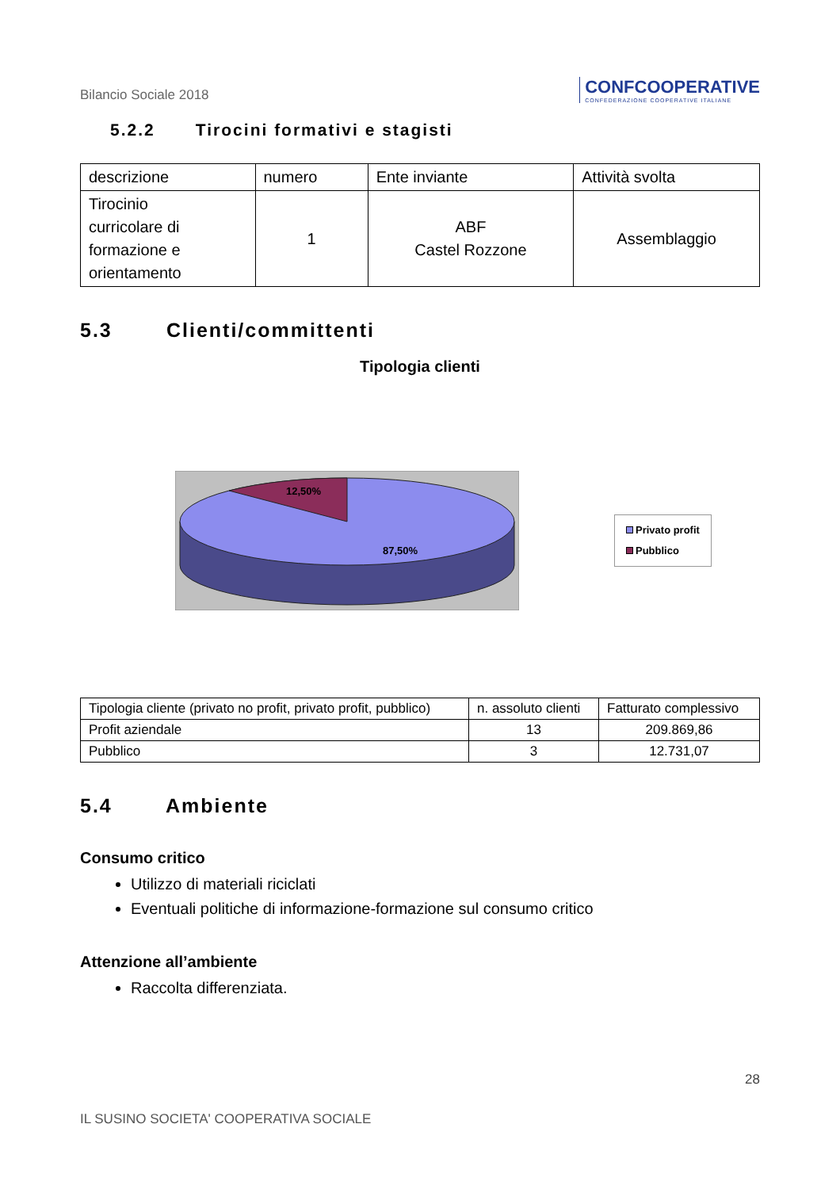Bilancio Sociale 2018
CONFCOOPERATIVE
CONFEDERAZIONE COOPERATIVE ITALIANE
5.2.2 Tirocini formativi e stagisti
| descrizione | numero | Ente inviante | Attività svolta |
| --- | --- | --- | --- |
| Tirocinio curricolare di formazione e orientamento | 1 | ABF Castel Rozzone | Assemblaggio |
5.3 Clienti/committenti
Tipologia clienti
12,50%
87,50%
Privato profit
Pubblico
| Tipologia cliente (privato no profit, privato profit, pubblico) | n. assoluto clienti | Fatturato complessivo |
| --- | --- | --- |
| Profit aziendale | 13 | 209.869,86 |
| Pubblico | 3 | 12.731,07 |
5.4 Ambiente
Consumo critico
Utilizzo di materiali riciclati
Eventuali politiche di informazione-formazione sul consumo critico
Attenzione all’ambiente
Raccolta differenziata.
28
IL SUSINO SOCIETA' COOPERATIVA SOCIALE